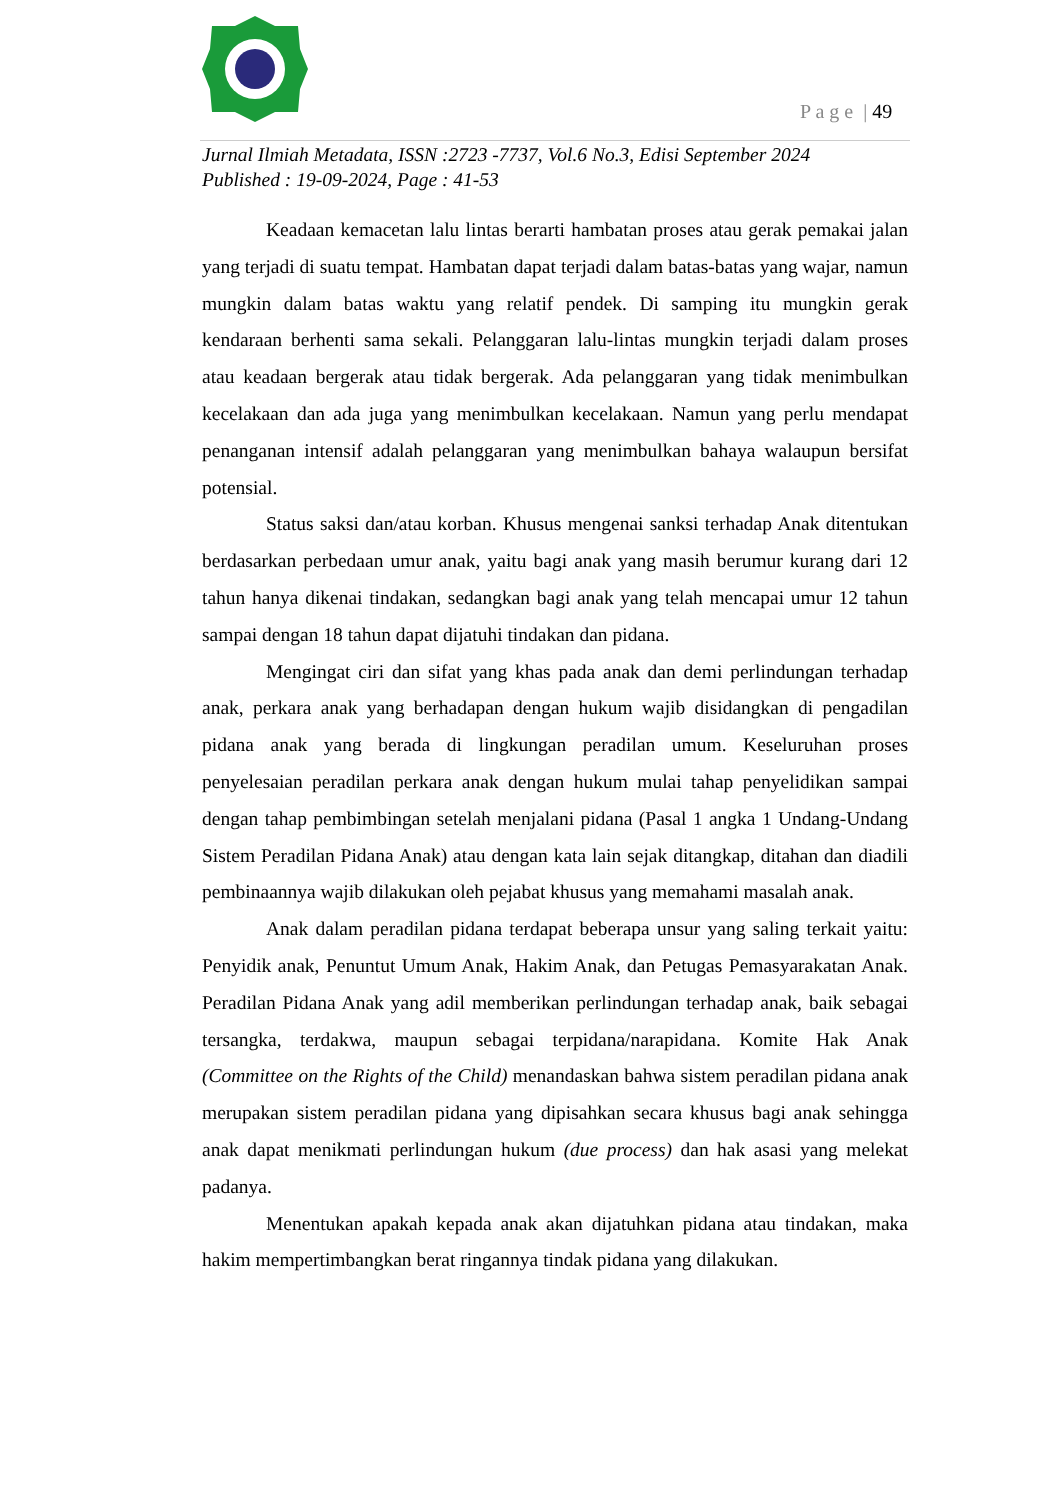P a g e | 49
Jurnal Ilmiah Metadata, ISSN :2723 -7737, Vol.6 No.3, Edisi September 2024
Published : 19-09-2024, Page : 41-53
Keadaan kemacetan lalu lintas berarti hambatan proses atau gerak pemakai jalan yang terjadi di suatu tempat. Hambatan dapat terjadi dalam batas-batas yang wajar, namun mungkin dalam batas waktu yang relatif pendek. Di samping itu mungkin gerak kendaraan berhenti sama sekali. Pelanggaran lalu-lintas mungkin terjadi dalam proses atau keadaan bergerak atau tidak bergerak. Ada pelanggaran yang tidak menimbulkan kecelakaan dan ada juga yang menimbulkan kecelakaan. Namun yang perlu mendapat penanganan intensif adalah pelanggaran yang menimbulkan bahaya walaupun bersifat potensial.
Status saksi dan/atau korban. Khusus mengenai sanksi terhadap Anak ditentukan berdasarkan perbedaan umur anak, yaitu bagi anak yang masih berumur kurang dari 12 tahun hanya dikenai tindakan, sedangkan bagi anak yang telah mencapai umur 12 tahun sampai dengan 18 tahun dapat dijatuhi tindakan dan pidana.
Mengingat ciri dan sifat yang khas pada anak dan demi perlindungan terhadap anak, perkara anak yang berhadapan dengan hukum wajib disidangkan di pengadilan pidana anak yang berada di lingkungan peradilan umum. Keseluruhan proses penyelesaian peradilan perkara anak dengan hukum mulai tahap penyelidikan sampai dengan tahap pembimbingan setelah menjalani pidana (Pasal 1 angka 1 Undang-Undang Sistem Peradilan Pidana Anak) atau dengan kata lain sejak ditangkap, ditahan dan diadili pembinaannya wajib dilakukan oleh pejabat khusus yang memahami masalah anak.
Anak dalam peradilan pidana terdapat beberapa unsur yang saling terkait yaitu: Penyidik anak, Penuntut Umum Anak, Hakim Anak, dan Petugas Pemasyarakatan Anak. Peradilan Pidana Anak yang adil memberikan perlindungan terhadap anak, baik sebagai tersangka, terdakwa, maupun sebagai terpidana/narapidana. Komite Hak Anak (Committee on the Rights of the Child) menandaskan bahwa sistem peradilan pidana anak merupakan sistem peradilan pidana yang dipisahkan secara khusus bagi anak sehingga anak dapat menikmati perlindungan hukum (due process) dan hak asasi yang melekat padanya.
Menentukan apakah kepada anak akan dijatuhkan pidana atau tindakan, maka hakim mempertimbangkan berat ringannya tindak pidana yang dilakukan.